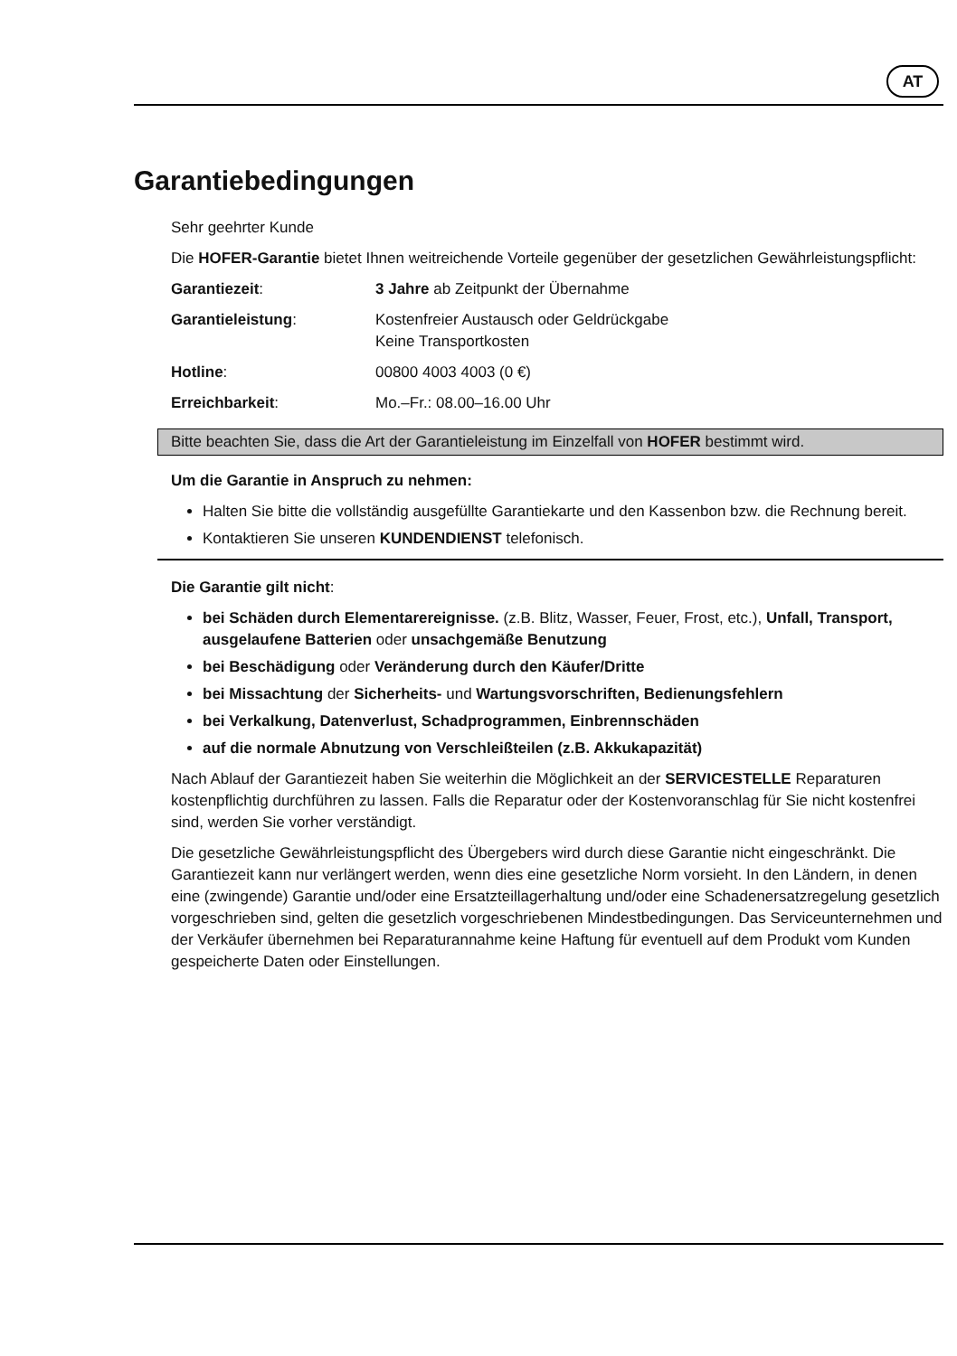AT
Garantiebedingungen
Sehr geehrter Kunde
Die HOFER-Garantie bietet Ihnen weitreichende Vorteile gegenüber der gesetzlichen Gewährleistungspflicht:
| Garantiezeit : | 3 Jahre ab Zeitpunkt der Übernahme |
| Garantieleistung : | Kostenfreier Austausch oder Geldrückgabe Keine Transportkosten |
| Hotline : | 00800 4003 4003 (0 €) |
| Erreichbarkeit : | Mo.–Fr.: 08.00–16.00 Uhr |
Bitte beachten Sie, dass die Art der Garantieleistung im Einzelfall von HOFER bestimmt wird.
Um die Garantie in Anspruch zu nehmen:
Halten Sie bitte die vollständig ausgefüllte Garantiekarte und den Kassenbon bzw. die Rechnung bereit.
Kontaktieren Sie unseren KUNDENDIENST telefonisch.
Die Garantie gilt nicht:
bei Schäden durch Elementarereignisse. (z.B. Blitz, Wasser, Feuer, Frost, etc.), Unfall, Transport, ausgelaufene Batterien oder unsachgemäße Benutzung
bei Beschädigung oder Veränderung durch den Käufer/Dritte
bei Missachtung der Sicherheits- und Wartungsvorschriften, Bedienungsfehlern
bei Verkalkung, Datenverlust, Schadprogrammen, Einbrennschäden
auf die normale Abnutzung von Verschleißteilen (z.B. Akkukapazität)
Nach Ablauf der Garantiezeit haben Sie weiterhin die Möglichkeit an der SERVICESTELLE Reparaturen kostenpflichtig durchführen zu lassen. Falls die Reparatur oder der Kostenvoranschlag für Sie nicht kostenfrei sind, werden Sie vorher verständigt.
Die gesetzliche Gewährleistungspflicht des Übergebers wird durch diese Garantie nicht eingeschränkt. Die Garantiezeit kann nur verlängert werden, wenn dies eine gesetzliche Norm vorsieht. In den Ländern, in denen eine (zwingende) Garantie und/oder eine Ersatzteillagerhaltung und/oder eine Schadenersatzregelung gesetzlich vorgeschrieben sind, gelten die gesetzlich vorgeschriebenen Mindestbedingungen. Das Serviceunternehmen und der Verkäufer übernehmen bei Reparaturannahme keine Haftung für eventuell auf dem Produkt vom Kunden gespeicherte Daten oder Einstellungen.